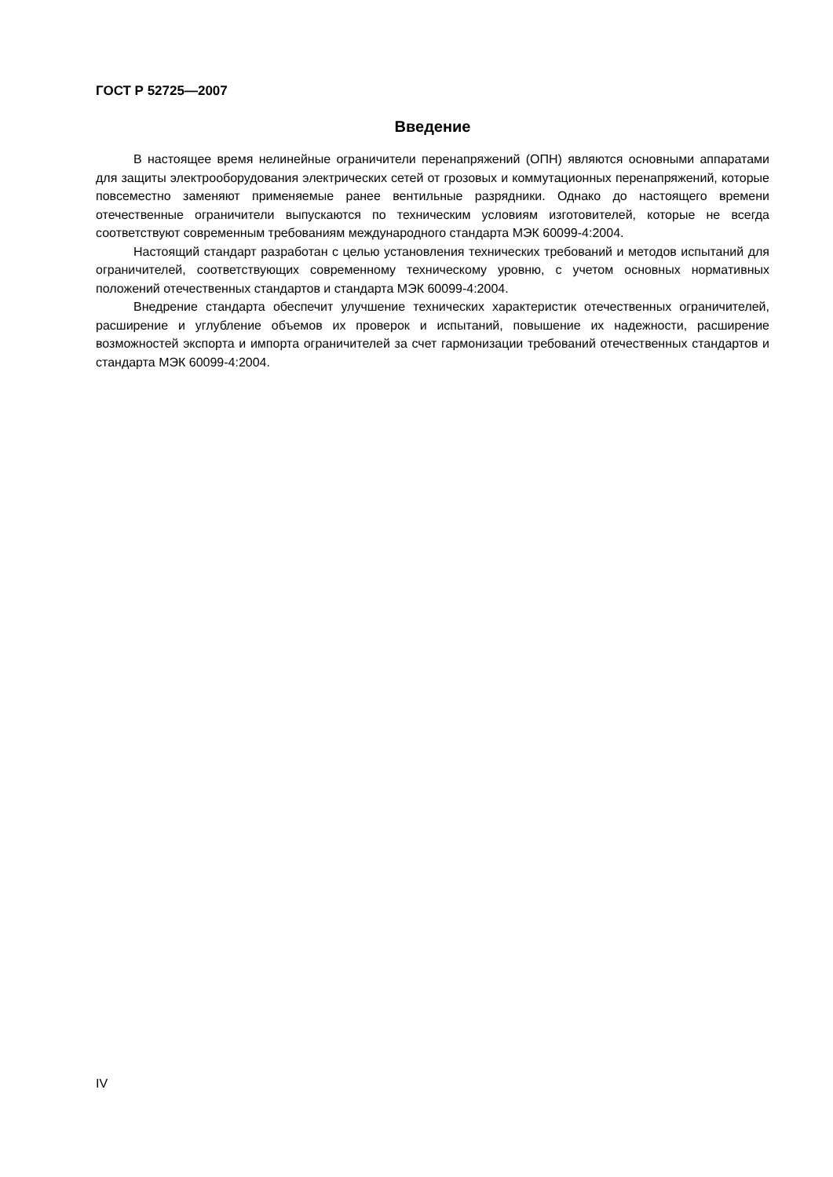ГОСТ Р 52725—2007
Введение
В настоящее время нелинейные ограничители перенапряжений (ОПН) являются основными аппаратами для защиты электрооборудования электрических сетей от грозовых и коммутационных перенапряжений, которые повсеместно заменяют применяемые ранее вентильные разрядники. Однако до настоящего времени отечественные ограничители выпускаются по техническим условиям изготовителей, которые не всегда соответствуют современным требованиям международного стандарта МЭК 60099-4:2004.
Настоящий стандарт разработан с целью установления технических требований и методов испытаний для ограничителей, соответствующих современному техническому уровню, с учетом основных нормативных положений отечественных стандартов и стандарта МЭК 60099-4:2004.
Внедрение стандарта обеспечит улучшение технических характеристик отечественных ограничителей, расширение и углубление объемов их проверок и испытаний, повышение их надежности, расширение возможностей экспорта и импорта ограничителей за счет гармонизации требований отечественных стандартов и стандарта МЭК 60099-4:2004.
IV